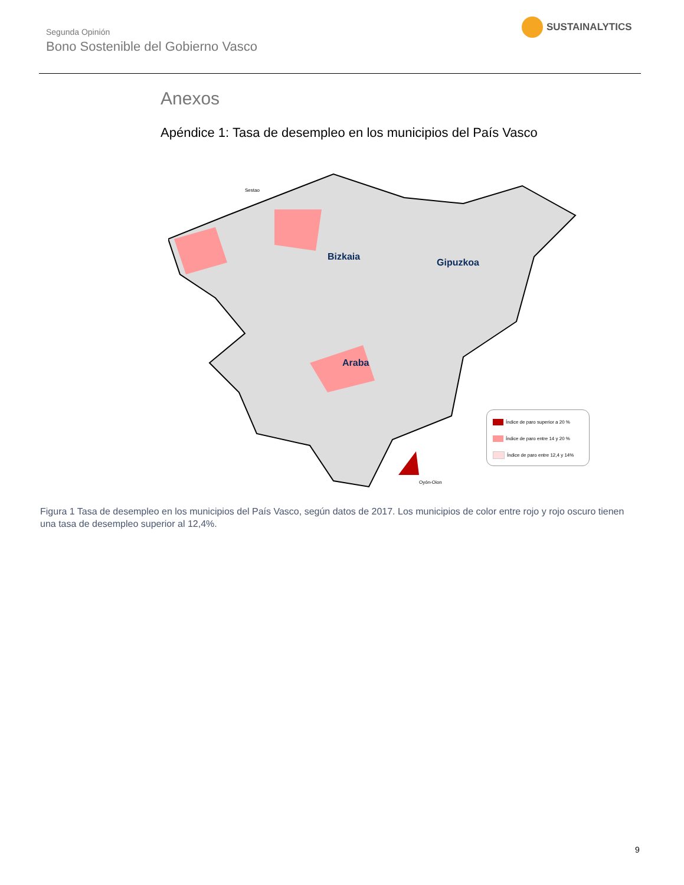Segunda Opinión
Bono Sostenible del Gobierno Vasco
SUSTAINALYTICS
Anexos
Apéndice 1: Tasa de desempleo en los municipios del País Vasco
Bizkaia
Gipuzkoa
Araba
Sestao
Oyón-Oion
Índice de paro superior a 20 %
Índice de paro entre 14 y 20 %
Índice de paro entre 12,4 y 14%
Figura 1 Tasa de desempleo en los municipios del País Vasco, según datos de 2017. Los municipios de color entre rojo y rojo oscuro tienen una tasa de desempleo superior al 12,4%.
9